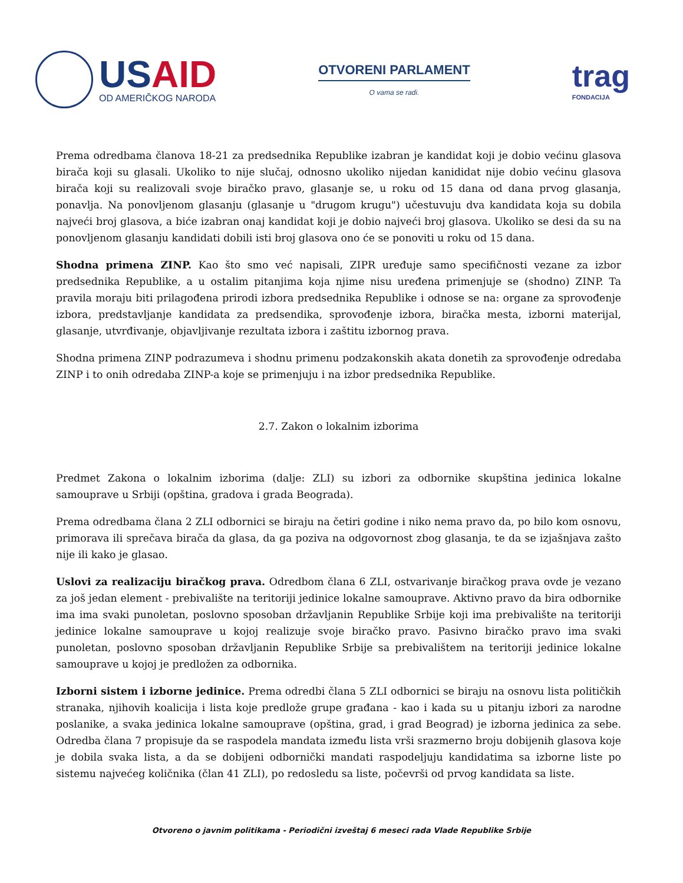US AID
OD AMERIČKOG NARODA
OTVORENI PARLAMENT
O vama se radi.
trag
FONDACIJA
Prema odredbama članova 18-21 za predsednika Republike izabran je kandidat koji je dobio većinu glasova birača koji su glasali. Ukoliko to nije slučaj, odnosno ukoliko nijedan kanididat nije dobio većinu glasova birača koji su realizovali svoje biračko pravo, glasanje se, u roku od 15 dana od dana prvog glasanja, ponavlja. Na ponovljenom glasanju (glasanje u "drugom krugu") učestuvuju dva kandidata koja su dobila najveći broj glasova, a biće izabran onaj kandidat koji je dobio najveći broj glasova. Ukoliko se desi da su na ponovljenom glasanju kandidati dobili isti broj glasova ono će se ponoviti u roku od 15 dana.
Shodna primena ZINP. Kao što smo već napisali, ZIPR uređuje samo specifičnosti vezane za izbor predsednika Republike, a u ostalim pitanjima koja njime nisu uređena primenjuje se (shodno) ZINP. Ta pravila moraju biti prilagođena prirodi izbora predsednika Republike i odnose se na: organe za sprovođenje izbora, predstavljanje kandidata za predsendika, sprovođenje izbora, biračka mesta, izborni materijal, glasanje, utvrđivanje, objavljivanje rezultata izbora i zaštitu izbornog prava.
Shodna primena ZINP podrazumeva i shodnu primenu podzakonskih akata donetih za sprovođenje odredaba ZINP i to onih odredaba ZINP-a koje se primenjuju i na izbor predsednika Republike.
2.7. Zakon o lokalnim izborima
Predmet Zakona o lokalnim izborima (dalje: ZLI) su izbori za odbornike skupština jedinica lokalne samouprave u Srbiji (opština, gradova i grada Beograda).
Prema odredbama člana 2 ZLI odbornici se biraju na četiri godine i niko nema pravo da, po bilo kom osnovu, primorava ili sprečava birača da glasa, da ga poziva na odgovornost zbog glasanja, te da se izjašnjava zašto nije ili kako je glasao.
Uslovi za realizaciju biračkog prava. Odredbom člana 6 ZLI, ostvarivanje biračkog prava ovde je vezano za još jedan element - prebivalište na teritoriji jedinice lokalne samouprave. Aktivno pravo da bira odbornike ima ima svaki punoletan, poslovno sposoban državljanin Republike Srbije koji ima prebivalište na teritoriji jedinice lokalne samouprave u kojoj realizuje svoje biračko pravo. Pasivno biračko pravo ima svaki punoletan, poslovno sposoban državljanin Republike Srbije sa prebivalištem na teritoriji jedinice lokalne samouprave u kojoj je predložen za odbornika.
Izborni sistem i izborne jedinice. Prema odredbi člana 5 ZLI odbornici se biraju na osnovu lista političkih stranaka, njihovih koalicija i lista koje predlože grupe građana - kao i kada su u pitanju izbori za narodne poslanike, a svaka jedinica lokalne samouprave (opština, grad, i grad Beograd) je izborna jedinica za sebe. Odredba člana 7 propisuje da se raspodela mandata između lista vrši srazmerno broju dobijenih glasova koje je dobila svaka lista, a da se dobijeni odbornički mandati raspodeljuju kandidatima sa izborne liste po sistemu najvećeg količnika (član 41 ZLI), po redosledu sa liste, počevrši od prvog kandidata sa liste.
Otvoreno o javnim politikama - Periodični izveštaj 6 meseci rada Vlade Republike Srbije